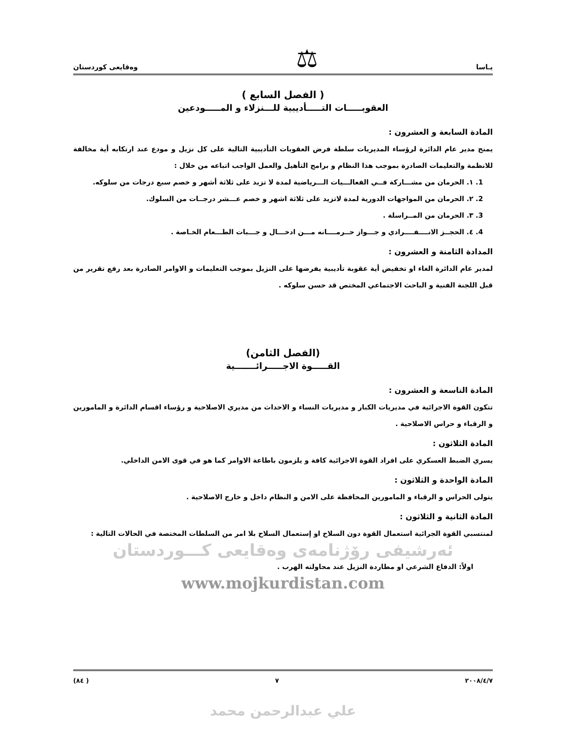يـاسا ⚖ وەقايعى كوردستان
( الفصل السابع )
العقوبـــــات التـــــأديبية للـــنزلاء و المـــــودعين
المادة السابعة و العشرون :
يمنح مدير عام الدائرة لرؤساء المديريات سلطة فرض العقوبات التأديبية التالية على كل نزيل و مودع عند ارتكابه أية مخالفة للانظمة والتعليمات الصادرة بموجب هذا النظام و برامج التأهيل والعمل الواجب اتباعه من خلال :
1. ١. الحرمان من مشـــاركة فــي الفعالـــيات الـــرياضية لمدة لا تزيد على ثلاثة أشهر و خصم سبع درجات من سلوكه.
2. ٢. الحرمان من المواجهات الدورية لمدة لاتزيد على ثلاثة اشهر و خصم عـــشر درجــات من السلوك.
3. ٣. الحرمان من المــراسلة .
4. ٤. الحجــز الانــــفــــرادي و جـــواز حــرمــــانه مـــن ادخـــال و جـــبات الطـــعام الخـاصة .
المدادة الثامنة و العشرون :
لمدير عام الدائرة الغاء او تخفيض أية عقوبة تأديبية يفرضها على النزيل بموجب التعليمات و الاوامر الصادرة بعد رفع تقرير من قبل اللجنة الفنية و الباحث الاجتماعي المختص قد حسن سلوكه .
(الفصل الثامن)
القـــــوة الاجـــــرائـــــــية
المادة التاسعة و العشرون :
تتكون القوة الاجرائية في مديريات الكبار و مديريات النساء و الاحداث من مديري الاصلاحية و رؤساء اقسام الدائرة و المامورين و الرقباء و حراس الاصلاحية .
المادة الثلاثون :
يسري الضبط العسكري على افراد القوة الاجرائية كافة و يلزمون باطاعة الاوامر كما هو في قوى الامن الداخلي.
المادة الواحدة و الثلاثون :
يتولى الحراس و الرقباء و المامورين المحافظة على الامن و النظام داخل و خارج الاصلاحية .
المادة الثانية و الثلاثون :
لمنتسبي القوة الجرائية استعمال القوة دون السلاح او إستعمال السلاح بلا امر من السلطات المختصة في الحالات التالية :
ئەرشيفى رۆژنامەى وەقايعى كـــوردستان
اولاً: الدفاع الشرعي او مطاردة النزيل عند محاولته الهرب .
www.mojkurdistan.com
٢٠٠٨/٤/٧ ٧ ( ٨٤)
علي عبدالرحمن محمد